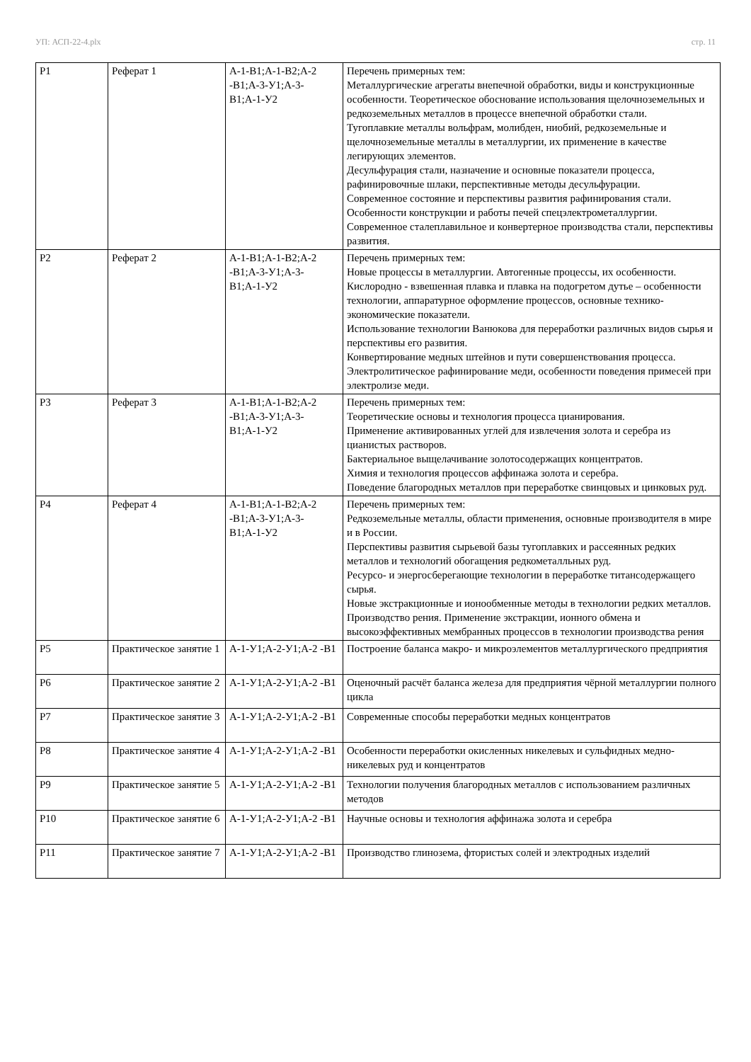УП: АСП-22-4.plx стр. 11
| Р1 | Реферат 1 | А-1-В1;А-1-В2;А-2 -В1;А-3-У1;А-3-В1;А-1-У2 | Перечень примерных тем: Металлургические агрегаты внепечной обработки, виды и конструкционные особенности. Теоретическое обоснование использования щелочноземельных и редкоземельных металлов в процессе внепечной обработки стали. Тугоплавкие металлы вольфрам, молибден, ниобий, редкоземельные и щелочноземельные металлы в металлургии, их применение в качестве легирующих элементов. Десульфурация стали, назначение и основные показатели процесса, рафинировочные шлаки, перспективные методы десульфурации. Современное состояние и перспективы развития рафинирования стали. Особенности конструкции и работы печей спецэлектрометаллургии. Современное сталеплавильное и конвертерное производства стали, перспективы развития. |
| Р2 | Реферат 2 | А-1-В1;А-1-В2;А-2 -В1;А-3-У1;А-3-В1;А-1-У2 | Перечень примерных тем: Новые процессы в металлургии. Автогенные процессы, их особенности. Кислородно - взвешенная плавка и плавка на подогретом дутье – особенности технологии, аппаратурное оформление процессов, основные технико-экономические показатели. Использование технологии Ванюкова для переработки различных видов сырья и перспективы его развития. Конвертирование медных штейнов и пути совершенствования процесса. Электролитическое рафинирование меди, особенности поведения примесей при электролизе меди. |
| Р3 | Реферат 3 | А-1-В1;А-1-В2;А-2 -В1;А-3-У1;А-3-В1;А-1-У2 | Перечень примерных тем: Теоретические основы и технология процесса цианирования. Применение активированных углей для извлечения золота и серебра из цианистых растворов. Бактериальное выщелачивание золотосодержащих концентратов. Химия и технология процессов аффинажа золота и серебра. Поведение благородных металлов при переработке свинцовых и цинковых руд. |
| Р4 | Реферат 4 | А-1-В1;А-1-В2;А-2 -В1;А-3-У1;А-3-В1;А-1-У2 | Перечень примерных тем: Редкоземельные металлы, области применения, основные производителя в мире и в России. Перспективы развития сырьевой базы тугоплавких и рассеянных редких металлов и технологий обогащения редкометалльных руд. Ресурсо- и энергосберегающие технологии в переработке титансодержащего сырья. Новые экстракционные и ионообменные методы в технологии редких металлов. Производство рения. Применение экстракции, ионного обмена и высокоэффективных мембранных процессов в технологии производства рения |
| Р5 | Практическое занятие 1 | А-1-У1;А-2-У1;А-2 -В1 | Построение баланса макро- и микроэлементов металлургического предприятия |
| Р6 | Практическое занятие 2 | А-1-У1;А-2-У1;А-2 -В1 | Оценочный расчёт баланса железа для предприятия чёрной металлургии полного цикла |
| Р7 | Практическое занятие 3 | А-1-У1;А-2-У1;А-2 -В1 | Современные способы переработки медных концентратов |
| Р8 | Практическое занятие 4 | А-1-У1;А-2-У1;А-2 -В1 | Особенности переработки окисленных никелевых и сульфидных медно-никелевых руд и концентратов |
| Р9 | Практическое занятие 5 | А-1-У1;А-2-У1;А-2 -В1 | Технологии получения благородных металлов с использованием различных методов |
| Р10 | Практическое занятие 6 | А-1-У1;А-2-У1;А-2 -В1 | Научные основы и технология аффинажа золота и серебра |
| Р11 | Практическое занятие 7 | А-1-У1;А-2-У1;А-2 -В1 | Производство глинозема, фтористых солей и электродных изделий |